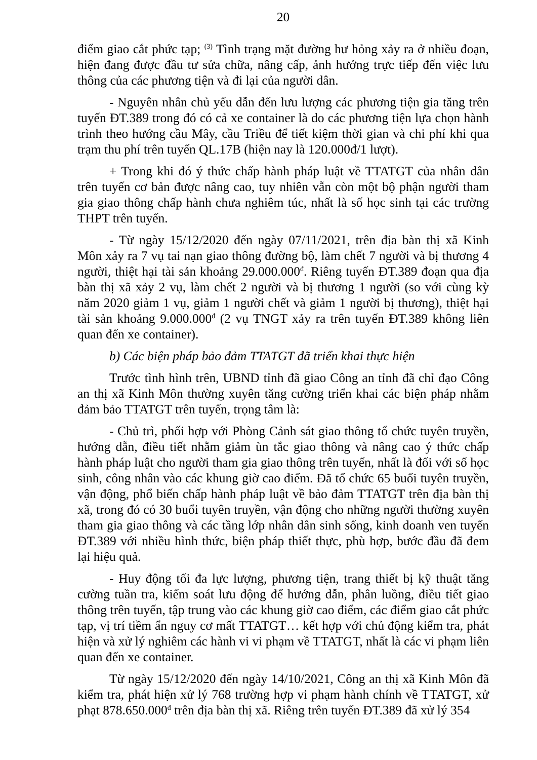20
điểm giao cắt phức tạp; <sup>(3)</sup> Tình trạng mặt đường hư hỏng xảy ra ở nhiều đoạn, hiện đang được đầu tư sửa chữa, nâng cấp, ảnh hưởng trực tiếp đến việc lưu thông của các phương tiện và đi lại của người dân.
- Nguyên nhân chủ yếu dẫn đến lưu lượng các phương tiện gia tăng trên tuyến ĐT.389 trong đó có cả xe container là do các phương tiện lựa chọn hành trình theo hướng cầu Mây, cầu Triều để tiết kiệm thời gian và chi phí khi qua trạm thu phí trên tuyến QL.17B (hiện nay là 120.000đ/1 lượt).
+ Trong khi đó ý thức chấp hành pháp luật về TTATGT của nhân dân trên tuyến cơ bản được nâng cao, tuy nhiên vẫn còn một bộ phận người tham gia giao thông chấp hành chưa nghiêm túc, nhất là số học sinh tại các trường THPT trên tuyến.
- Từ ngày 15/12/2020 đến ngày 07/11/2021, trên địa bàn thị xã Kinh Môn xảy ra 7 vụ tai nạn giao thông đường bộ, làm chết 7 người và bị thương 4 người, thiệt hại tài sản khoảng 29.000.000<sup>đ</sup>. Riêng tuyến ĐT.389 đoạn qua địa bàn thị xã xảy 2 vụ, làm chết 2 người và bị thương 1 người (so với cùng kỳ năm 2020 giảm 1 vụ, giảm 1 người chết và giảm 1 người bị thương), thiệt hại tài sản khoảng 9.000.000<sup>đ</sup> (2 vụ TNGT xảy ra trên tuyến ĐT.389 không liên quan đến xe container).
b) Các biện pháp bảo đảm TTATGT đã triển khai thực hiện
Trước tình hình trên, UBND tỉnh đã giao Công an tỉnh đã chỉ đạo Công an thị xã Kinh Môn thường xuyên tăng cường triển khai các biện pháp nhằm đảm bảo TTATGT trên tuyến, trọng tâm là:
- Chủ trì, phối hợp với Phòng Cảnh sát giao thông tổ chức tuyên truyền, hướng dẫn, điều tiết nhằm giảm ùn tắc giao thông và nâng cao ý thức chấp hành pháp luật cho người tham gia giao thông trên tuyến, nhất là đối với số học sinh, công nhân vào các khung giờ cao điểm. Đã tổ chức 65 buổi tuyên truyền, vận động, phổ biến chấp hành pháp luật về bảo đảm TTATGT trên địa bàn thị xã, trong đó có 30 buổi tuyên truyền, vận động cho những người thường xuyên tham gia giao thông và các tầng lớp nhân dân sinh sống, kinh doanh ven tuyến ĐT.389 với nhiều hình thức, biện pháp thiết thực, phù hợp, bước đầu đã đem lại hiệu quả.
- Huy động tối đa lực lượng, phương tiện, trang thiết bị kỹ thuật tăng cường tuần tra, kiểm soát lưu động để hướng dẫn, phân luồng, điều tiết giao thông trên tuyến, tập trung vào các khung giờ cao điểm, các điểm giao cắt phức tạp, vị trí tiềm ẩn nguy cơ mất TTATGT… kết hợp với chủ động kiểm tra, phát hiện và xử lý nghiêm các hành vi vi phạm về TTATGT, nhất là các vi phạm liên quan đến xe container.
Từ ngày 15/12/2020 đến ngày 14/10/2021, Công an thị xã Kinh Môn đã kiểm tra, phát hiện xử lý 768 trường hợp vi phạm hành chính về TTATGT, xử phạt 878.650.000<sup>đ</sup> trên địa bàn thị xã. Riêng trên tuyến ĐT.389 đã xử lý 354